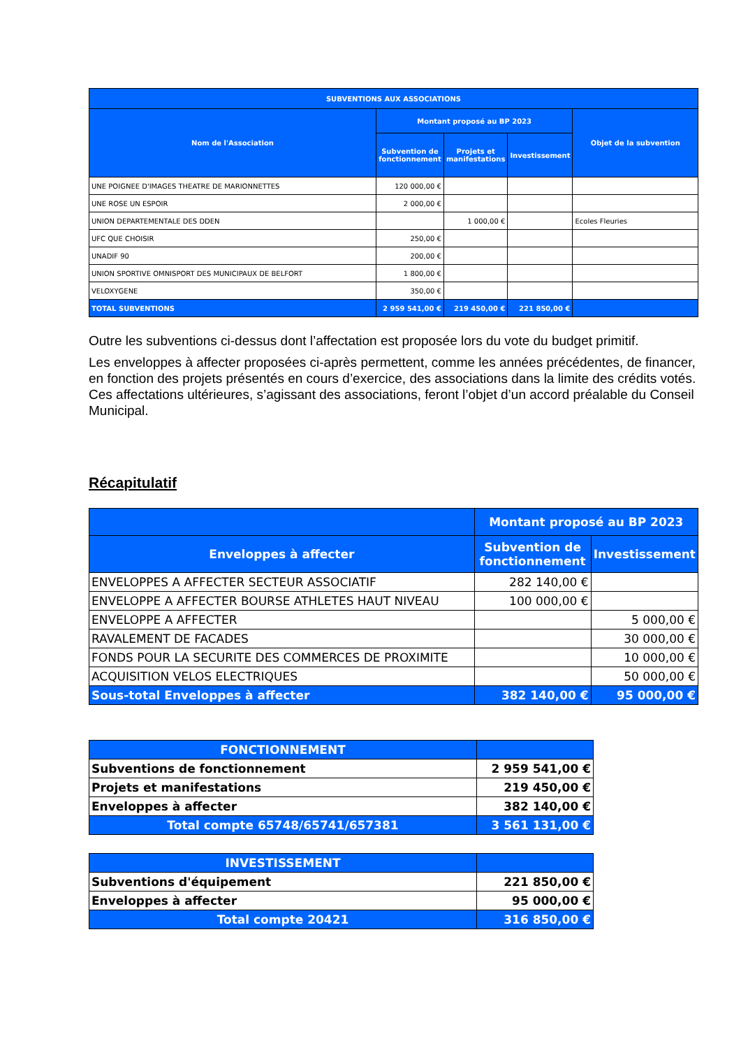| SUBVENTIONS AUX ASSOCIATIONS | | | | |
| --- | --- | --- | --- | --- |
| Nom de l'Association | Montant proposé au BP 2023 | | | Objet de la subvention |
| | Subvention de fonctionnement | Projets et manifestations | Investissement | |
| UNE POIGNEE D'IMAGES THEATRE DE MARIONNETTES | 120 000,00 € | | | |
| UNE ROSE UN ESPOIR | 2 000,00 € | | | |
| UNION DEPARTEMENTALE DES DDEN | | 1 000,00 € | | Ecoles Fleuries |
| UFC QUE CHOISIR | 250,00 € | | | |
| UNADIF 90 | 200,00 € | | | |
| UNION SPORTIVE OMNISPORT DES MUNICIPAUX DE BELFORT | 1 800,00 € | | | |
| VELOXYGENE | 350,00 € | | | |
| TOTAL SUBVENTIONS | 2 959 541,00 € | 219 450,00 € | 221 850,00 € | |
Outre les subventions ci-dessus dont l’affectation est proposée lors du vote du budget primitif.
Les enveloppes à affecter proposées ci-après permettent, comme les années précédentes, de financer, en fonction des projets présentés en cours d’exercice, des associations dans la limite des crédits votés. Ces affectations ultérieures, s’agissant des associations, feront l’objet d’un accord préalable du Conseil Municipal.
Récapitulatif
| | Montant proposé au BP 2023 | |
| --- | --- | --- |
| Enveloppes à affecter | Subvention de fonctionnement | Investissement |
| ENVELOPPES A AFFECTER SECTEUR ASSOCIATIF | 282 140,00 € | |
| ENVELOPPE A AFFECTER BOURSE ATHLETES HAUT NIVEAU | 100 000,00 € | |
| ENVELOPPE A AFFECTER | | 5 000,00 € |
| RAVALEMENT DE FACADES | | 30 000,00 € |
| FONDS POUR LA SECURITE DES COMMERCES DE PROXIMITE | | 10 000,00 € |
| ACQUISITION VELOS ELECTRIQUES | | 50 000,00 € |
| Sous-total Enveloppes à affecter | 382 140,00 € | 95 000,00 € |
| FONCTIONNEMENT | |
| Subventions de fonctionnement | 2 959 541,00 € |
| Projets et manifestations | 219 450,00 € |
| Enveloppes à affecter | 382 140,00 € |
| Total compte 65748/65741/657381 | 3 561 131,00 € |
| INVESTISSEMENT | |
| Subventions d'équipement | 221 850,00 € |
| Enveloppes à affecter | 95 000,00 € |
| Total compte 20421 | 316 850,00 € |